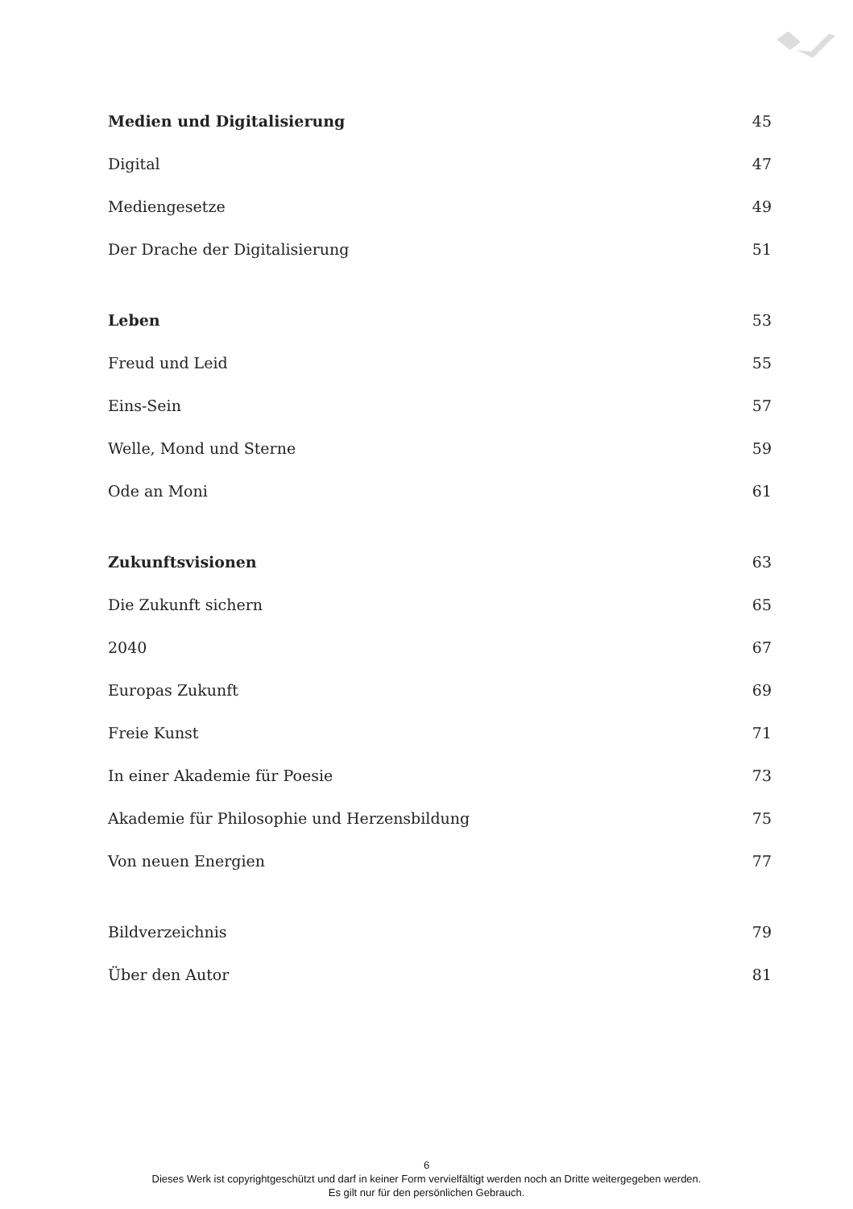Medien und Digitalisierung 45
Digital 47
Mediengesetze 49
Der Drache der Digitalisierung 51
Leben 53
Freud und Leid 55
Eins-Sein 57
Welle, Mond und Sterne 59
Ode an Moni 61
Zukunftsvisionen 63
Die Zukunft sichern 65
2040 67
Europas Zukunft 69
Freie Kunst 71
In einer Akademie für Poesie 73
Akademie für Philosophie und Herzensbildung 75
Von neuen Energien 77
Bildverzeichnis 79
Über den Autor 81
6
Dieses Werk ist copyrightgeschützt und darf in keiner Form vervielfältigt werden noch an Dritte weitergegeben werden.
Es gilt nur für den persönlichen Gebrauch.